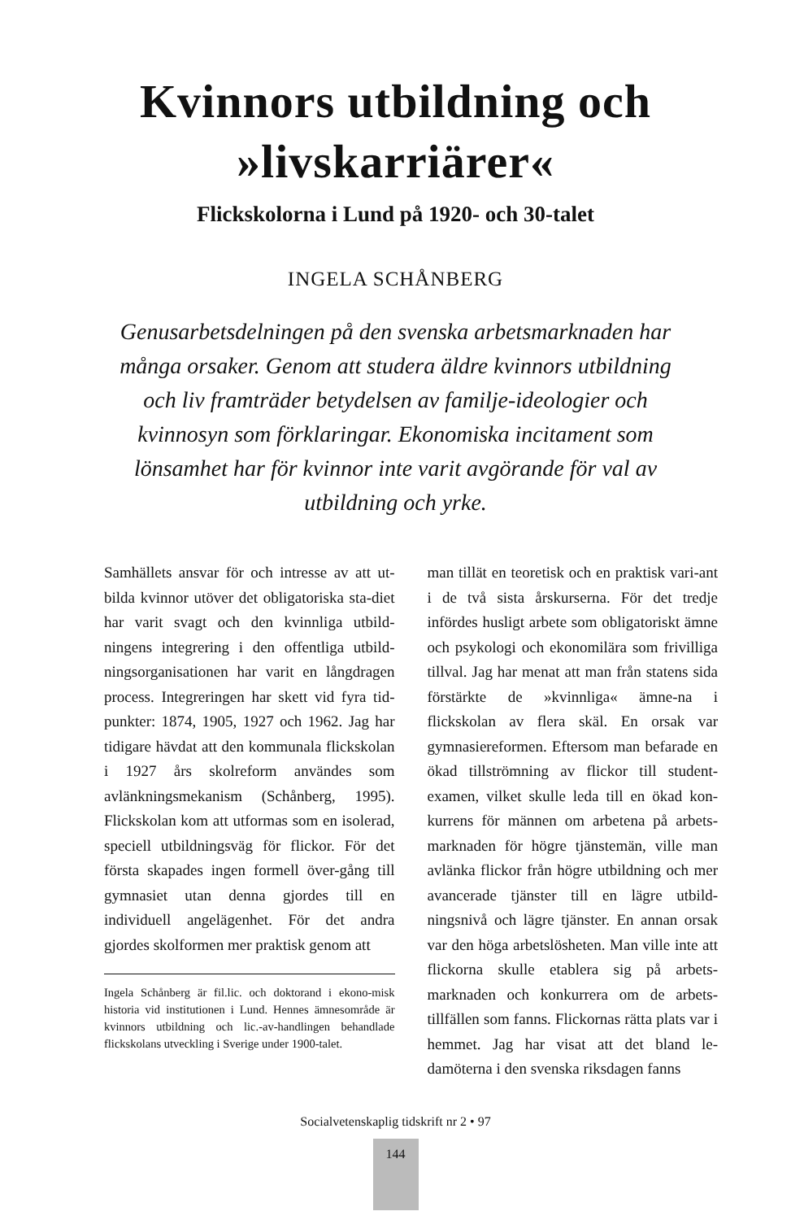Kvinnors utbildning och
»livskarriärer«
Flickskolorna i Lund på 1920- och 30-talet
INGELA SCHÅNBERG
Genusarbetsdelningen på den svenska arbetsmarknaden har många orsaker. Genom att studera äldre kvinnors utbildning och liv framträder betydelsen av familje-ideologier och kvinnosyn som förklaringar. Ekonomiska incitament som lönsamhet har för kvinnor inte varit avgörande för val av utbildning och yrke.
Samhällets ansvar för och intresse av att ut-bilda kvinnor utöver det obligatoriska sta-diet har varit svagt och den kvinnliga utbild-ningens integrering i den offentliga utbild-ningsorganisationen har varit en långdragen process. Integreringen har skett vid fyra tid-punkter: 1874, 1905, 1927 och 1962. Jag har tidigare hävdat att den kommunala flickskolan i 1927 års skolreform användes som avlänkningsmekanism (Schånberg, 1995). Flickskolan kom att utformas som en isolerad, speciell utbildningsväg för flickor. För det första skapades ingen formell över-gång till gymnasiet utan denna gjordes till en individuell angelägenhet. För det andra gjordes skolformen mer praktisk genom att
Ingela Schånberg är fil.lic. och doktorand i ekono-misk historia vid institutionen i Lund. Hennes ämnesområde är kvinnors utbildning och lic.-av-handlingen behandlade flickskolans utveckling i Sverige under 1900-talet.
man tillät en teoretisk och en praktisk vari-ant i de två sista årskurserna. För det tredje infördes husligt arbete som obligatoriskt ämne och psykologi och ekonomilära som frivilliga tillval. Jag har menat att man från statens sida förstärkte de »kvinnliga« ämne-na i flickskolan av flera skäl. En orsak var gymnasiereformen. Eftersom man befarade en ökad tillströmning av flickor till student-examen, vilket skulle leda till en ökad kon-kurrens för männen om arbetena på arbets-marknaden för högre tjänstemän, ville man avlänka flickor från högre utbildning och mer avancerade tjänster till en lägre utbild-ningsnivå och lägre tjänster. En annan orsak var den höga arbetslösheten. Man ville inte att flickorna skulle etablera sig på arbets-marknaden och konkurrera om de arbets-tillfällen som fanns. Flickornas rätta plats var i hemmet. Jag har visat att det bland le-damöterna i den svenska riksdagen fanns
Socialvetenskaplig tidskrift nr 2 • 97
144